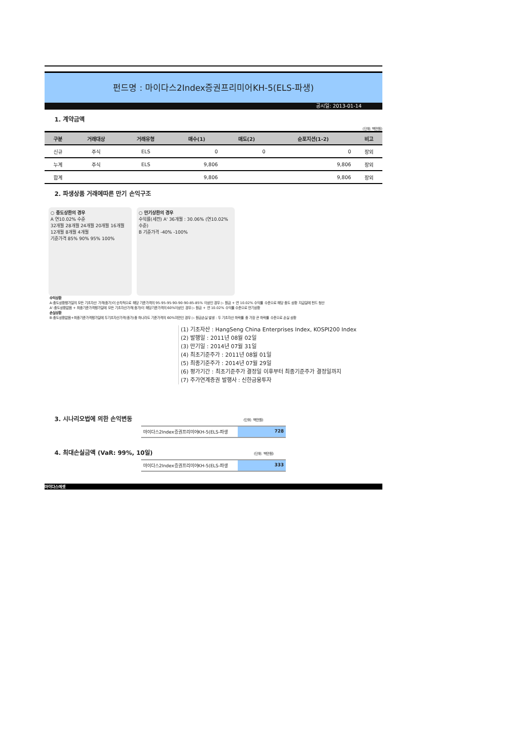펀드명 : 마이다스2Index증권프리미어KH-5(ELS-파생)
공시일: 2013-01-14
1. 계약금액
(단위: 백만원)
| 구분 | 거래대상 | 거래유형 | 매수(1) | 매도(2) | 순포지션(1-2) | 비고 |
| --- | --- | --- | --- | --- | --- | --- |
| 신규 | 주식 | ELS | 0 | 0 | 0 | 장외 |
| 누계 | 주식 | ELS | 9,806 | | 9,806 | 장외 |
| 합계 | | | 9,806 | | 9,806 | 장외 |
2. 파생상품 거래에따른 만기 손익구조
○ 중도상환의 경우
A 연10.02% 수준
32개월 28개월 24개월 20개월 16개월 12개월 8개월 4개월
기준가격 85% 90% 95% 100%
○ 만기상환의 경우
수익률(세전) A' 36개월 : 30.06% (연10.02% 수준)
B 기준가격 -40% -100%
수익상환
A:중도상환평가일의 모든 기초자산 가격(종가)이 순차적으로 해당 기준가격의 95-95-95-90-90-90-85-85% 이상인 경우 ▷ 원금 + 연 10.02% 수익률 수준으로 해당 중도 상환 지급일에 펀드 청산
A':중도상환없음 + 최종기준가격평가일에 모든 기초자산가격(종가)이 해당기준가격의 60%이상인 경우 ▷ 원금 + 연 10.02% 수익률 수준으로 만기상환
손실상환
B:중도상환없음+최종기준가격평가일에 두기초자산가격(종가)중 하나라도 기준가격의 60%미만인 경우 ▷ 원금손실 발생 : 두 기초자산 하락률 중 가장 큰 하락률 수준으로 손실 상환
(1) 기초자산 : HangSeng China Enterprises Index, KOSPI200 Index
(2) 발행일 : 2011년 08월 02일
(3) 만기일 : 2014년 07월 31일
(4) 최초기준주가 : 2011년 08월 01일
(5) 최종기준주가 : 2014년 07월 29일
(6) 평가기간 : 최초기준주가 결정일 이후부터 최종기준주가 결정일까지
(7) 주가연계증권 발행사 : 신한금융투자
3. 시나리오법에 의한 손익변동 (단위: 백만원)
마이다스2Index증권프리미어KH-5(ELS-파생 728
4. 최대손실금액 (VaR: 99%, 10일) (단위: 백만원)
마이다스2Index증권프리미어KH-5(ELS-파생 333
마이다스에셋